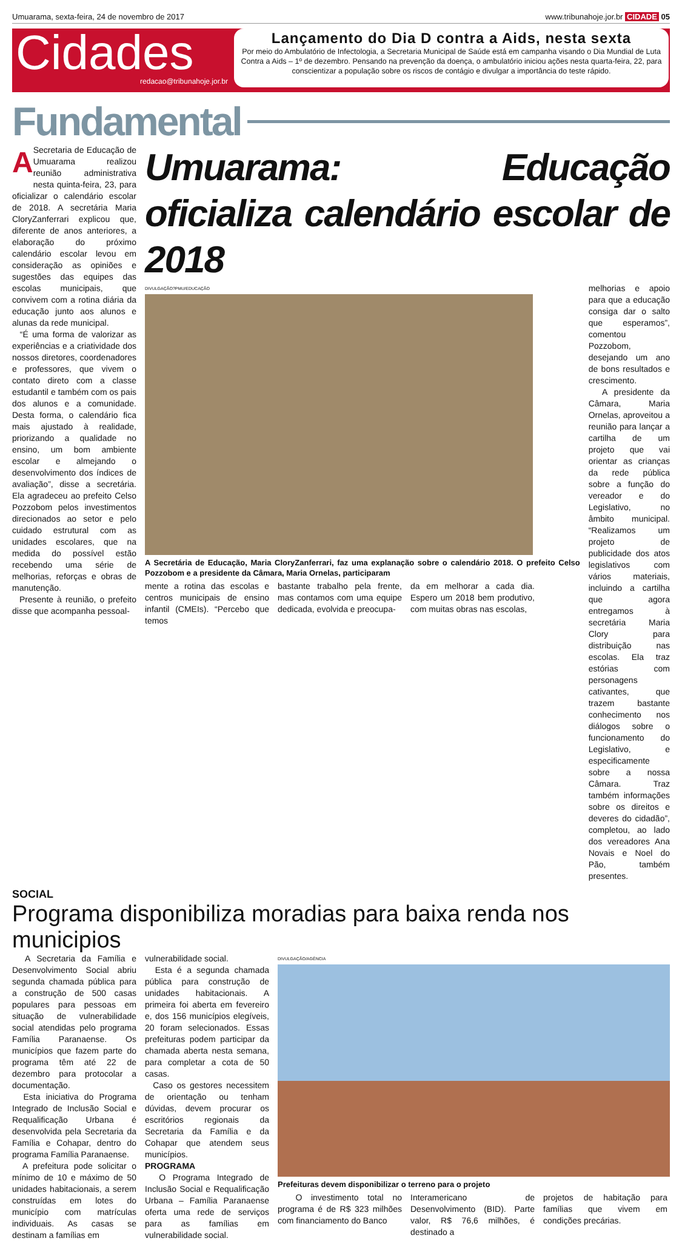Umuarama, sexta-feira, 24 de novembro de 2017 www.tribunahoje.jor.br CIDADE 05
Cidades
redacao@tribunahoje.jor.br
Lançamento do Dia D contra a Aids, nesta sexta
Por meio do Ambulatório de Infectologia, a Secretaria Municipal de Saúde está em campanha visando o Dia Mundial de Luta Contra a Aids – 1º de dezembro. Pensando na prevenção da doença, o ambulatório iniciou ações nesta quarta-feira, 22, para conscientizar a população sobre os riscos de contágio e divulgar a importância do teste rápido.
Fundamental
A Secretaria de Educação de Umuarama realizou reunião administrativa nesta quinta-feira, 23, para oficializar o calendário escolar de 2018. A secretária Maria CloryZanferrari explicou que, diferente de anos anteriores, a elaboração do próximo calendário escolar levou em consideração as opiniões e sugestões das equipes das escolas municipais, que convivem com a rotina diária da educação junto aos alunos e alunas da rede municipal.
“É uma forma de valorizar as experiências e a criatividade dos nossos diretores, coordenadores e professores, que vivem o contato direto com a classe estudantil e também com os pais dos alunos e a comunidade. Desta forma, o calendário fica mais ajustado à realidade, priorizando a qualidade no ensino, um bom ambiente escolar e almejando o desenvolvimento dos índices de avaliação”, disse a secretária. Ela agradeceu ao prefeito Celso Pozzobom pelos investimentos direcionados ao setor e pelo cuidado estrutural com as unidades escolares, que na medida do possível estão recebendo uma série de melhorias, reforças e obras de manutenção.
Presente à reunião, o prefeito disse que acompanha pessoal-
Umuarama: Educação oficializa calendário escolar de 2018
DIVULGAÇÃO?PMU/EDUCAÇÃO
A Secretária de Educação, Maria CloryZanferrari, faz uma explanação sobre o calendário 2018. O prefeito Celso Pozzobom e a presidente da Câmara, Maria Ornelas, participaram
mente a rotina das escolas e centros municipais de ensino infantil (CMEIs). “Percebo que temos
bastante trabalho pela frente, mas contamos com uma equipe dedicada, evolvida e preocupa-
da em melhorar a cada dia. Espero um 2018 bem produtivo, com muitas obras nas escolas,
melhorias e apoio para que a educação consiga dar o salto que esperamos”, comentou Pozzobom, desejando um ano de bons resultados e crescimento.
A presidente da Câmara, Maria Ornelas, aproveitou a reunião para lançar a cartilha de um projeto que vai orientar as crianças da rede pública sobre a função do vereador e do Legislativo, no âmbito municipal. “Realizamos um projeto de publicidade dos atos legislativos com vários materiais, incluindo a cartilha que agora entregamos à secretária Maria Clory para distribuição nas escolas. Ela traz estórias com personagens cativantes, que trazem bastante conhecimento nos diálogos sobre o funcionamento do Legislativo, e especificamente sobre a nossa Câmara. Traz também informações sobre os direitos e deveres do cidadão”, completou, ao lado dos vereadores Ana Novais e Noel do Pão, também presentes.
SOCIAL
Programa disponibiliza moradias para baixa renda nos municipios
A Secretaria da Família e Desenvolvimento Social abriu segunda chamada pública para a construção de 500 casas populares para pessoas em situação de vulnerabilidade social atendidas pelo programa Família Paranaense. Os municípios que fazem parte do programa têm até 22 de dezembro para protocolar a documentação.
Esta iniciativa do Programa Integrado de Inclusão Social e Requalificação Urbana é desenvolvida pela Secretaria da Família e Cohapar, dentro do programa Família Paranaense.
A prefeitura pode solicitar o mínimo de 10 e máximo de 50 unidades habitacionais, a serem construídas em lotes do município com matrículas individuais. As casas se destinam a famílias em
vulnerabilidade social.
Esta é a segunda chamada pública para construção de unidades habitacionais. A primeira foi aberta em fevereiro e, dos 156 municípios elegíveis, 20 foram selecionados. Essas prefeituras podem participar da chamada aberta nesta semana, para completar a cota de 50 casas.
Caso os gestores necessitem de orientação ou tenham dúvidas, devem procurar os escritórios regionais da Secretaria da Família e da Cohapar que atendem seus municípios.
PROGRAMA
O Programa Integrado de Inclusão Social e Requalificação Urbana – Família Paranaense oferta uma rede de serviços para as famílias em vulnerabilidade social.
DIVULGAÇÃO/AGÊNCIA
Prefeituras devem disponibilizar o terreno para o projeto
O investimento total no programa é de R$ 323 milhões com financiamento do Banco
Interamericano de Desenvolvimento (BID). Parte valor, R$ 76,6 milhões, é destinado a
projetos de habitação para famílias que vivem em condições precárias.